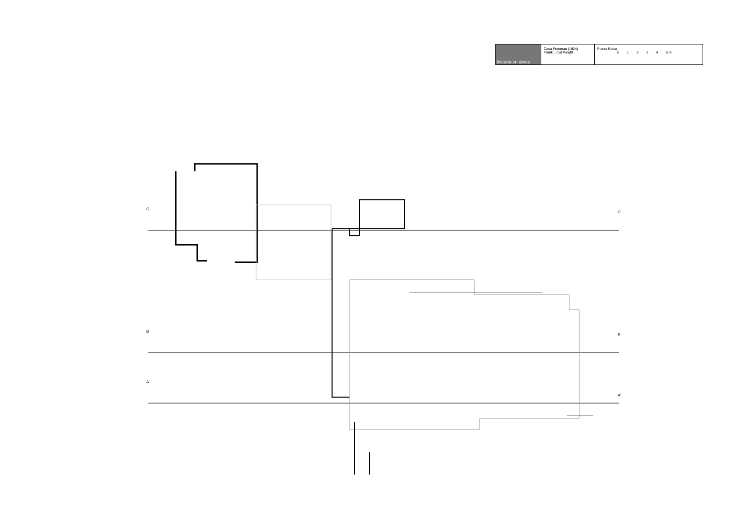| història en obres | Casa Freeman (1924) Frank Lloyd Wright | Planta Baixa 0 1 2 3 4 5 m |
C
C’
B
B’
A
A’